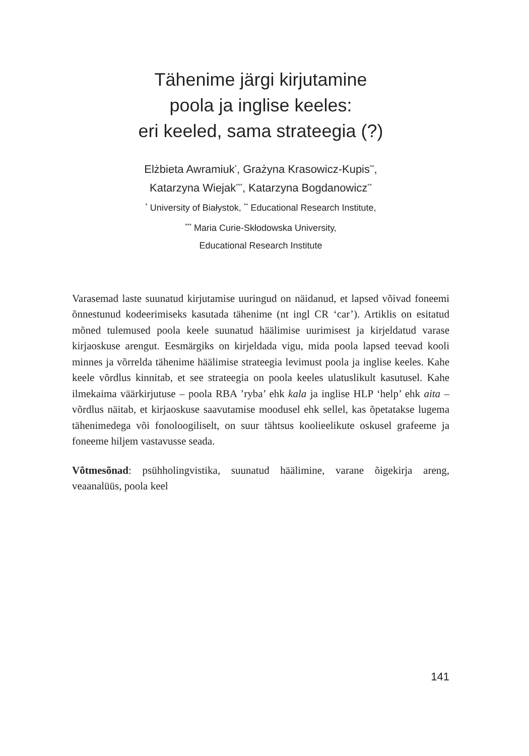Tähenime järgi kirjutamine
poola ja inglise keeles:
eri keeled, sama strateegia (?)
Elżbieta Awramiuk<sup>*</sup>, Grażyna Krasowicz-Kupis<sup>**</sup>,
Katarzyna Wiejak<sup>***</sup>, Katarzyna Bogdanowicz<sup>**</sup>
<sup>*</sup> University of Białystok, <sup>**</sup> Educational Research Institute,
<sup>***</sup> Maria Curie-Skłodowska University,
Educational Research Institute
Varasemad laste suunatud kirjutamise uuringud on näidanud, et lapsed võivad foneemi õnnestunud kodeerimiseks kasutada tähenime (nt ingl CR ‘car’). Artiklis on esitatud mõned tulemused poola keele suunatud häälimise uurimisest ja kirjeldatud varase kirjaoskuse arengut. Eesmärgiks on kirjeldada vigu, mida poola lapsed teevad kooli minnes ja võrrelda tähenime häälimise strateegia levimust poola ja inglise keeles. Kahe keele võrdlus kinnitab, et see strateegia on poola keeles ulatuslikult kasutusel. Kahe ilmekaima väärkirjutuse – poola RBA ’ryba’ ehk kala ja inglise HLP ‘help’ ehk aita – võrdlus näitab, et kirjaoskuse saavutamise moodusel ehk sellel, kas õpetatakse lugema tähenimedega või fonoloogiliselt, on suur tähtsus koolieelikute oskusel grafeeme ja foneeme hiljem vastavusse seada.
Võtmesõnad: psühholingvistika, suunatud häälimine, varane õigekirja areng, veaanalüüs, poola keel
141